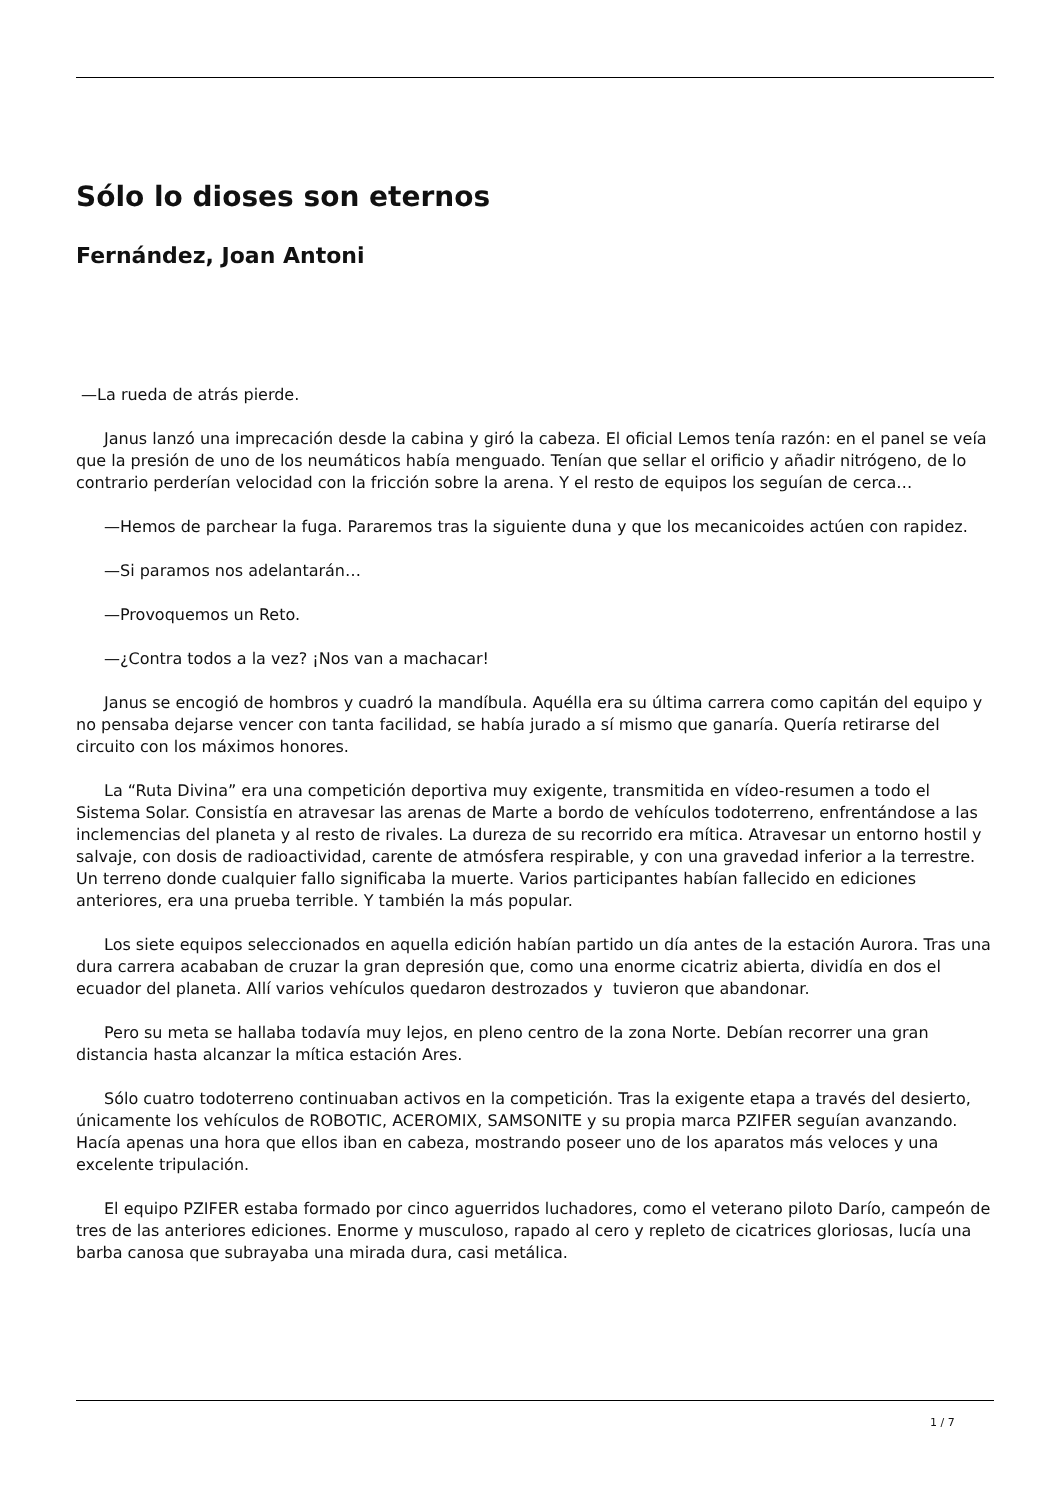Sólo lo dioses son eternos
Fernández, Joan Antoni
—La rueda de atrás pierde.
Janus lanzó una imprecación desde la cabina y giró la cabeza. El oficial Lemos tenía razón: en el panel se veía que la presión de uno de los neumáticos había menguado. Tenían que sellar el orificio y añadir nitrógeno, de lo contrario perderían velocidad con la fricción sobre la arena. Y el resto de equipos los seguían de cerca…
—Hemos de parchear la fuga. Pararemos tras la siguiente duna y que los mecanicoides actúen con rapidez.
—Si paramos nos adelantarán…
—Provoquemos un Reto.
—¿Contra todos a la vez? ¡Nos van a machacar!
Janus se encogió de hombros y cuadró la mandíbula. Aquélla era su última carrera como capitán del equipo y no pensaba dejarse vencer con tanta facilidad, se había jurado a sí mismo que ganaría. Quería retirarse del circuito con los máximos honores.
La “Ruta Divina” era una competición deportiva muy exigente, transmitida en vídeo-resumen a todo el Sistema Solar. Consistía en atravesar las arenas de Marte a bordo de vehículos todoterreno, enfrentándose a las inclemencias del planeta y al resto de rivales. La dureza de su recorrido era mítica. Atravesar un entorno hostil y salvaje, con dosis de radioactividad, carente de atmósfera respirable, y con una gravedad inferior a la terrestre. Un terreno donde cualquier fallo significaba la muerte. Varios participantes habían fallecido en ediciones anteriores, era una prueba terrible. Y también la más popular.
Los siete equipos seleccionados en aquella edición habían partido un día antes de la estación Aurora. Tras una dura carrera acababan de cruzar la gran depresión que, como una enorme cicatriz abierta, dividía en dos el ecuador del planeta. Allí varios vehículos quedaron destrozados y tuvieron que abandonar.
Pero su meta se hallaba todavía muy lejos, en pleno centro de la zona Norte. Debían recorrer una gran distancia hasta alcanzar la mítica estación Ares.
Sólo cuatro todoterreno continuaban activos en la competición. Tras la exigente etapa a través del desierto, únicamente los vehículos de ROBOTIC, ACEROMIX, SAMSONITE y su propia marca PZIFER seguían avanzando. Hacía apenas una hora que ellos iban en cabeza, mostrando poseer uno de los aparatos más veloces y una excelente tripulación.
El equipo PZIFER estaba formado por cinco aguerridos luchadores, como el veterano piloto Darío, campeón de tres de las anteriores ediciones. Enorme y musculoso, rapado al cero y repleto de cicatrices gloriosas, lucía una barba canosa que subrayaba una mirada dura, casi metálica.
1 / 7